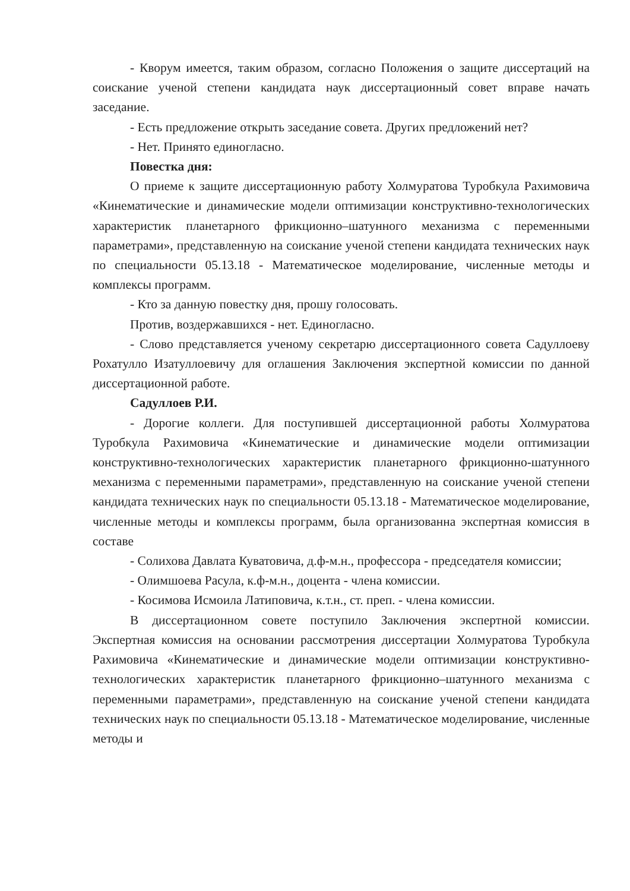- Кворум имеется, таким образом, согласно Положения о защите диссертаций на соискание ученой степени кандидата наук диссертационный совет вправе начать заседание.
- Есть предложение открыть заседание совета. Других предложений нет?
- Нет. Принято единогласно.
Повестка дня:
О приеме к защите диссертационную работу Холмуратова Туробкула Рахимовича «Кинематические и динамические модели оптимизации конструктивно-технологических характеристик планетарного фрикционно–шатунного механизма с переменными параметрами», представленную на соискание ученой степени кандидата технических наук по специальности 05.13.18 - Математическое моделирование, численные методы и комплексы программ.
- Кто за данную повестку дня, прошу голосовать.
Против, воздержавшихся - нет. Единогласно.
- Слово представляется ученому секретарю диссертационного совета Садуллоеву Рохатулло Изатуллоевичу для оглашения Заключения экспертной комиссии по данной диссертационной работе.
Садуллоев Р.И.
- Дорогие коллеги. Для поступившей диссертационной работы Холмуратова Туробкула Рахимовича «Кинематические и динамические модели оптимизации конструктивно-технологических характеристик планетарного фрикционно-шатунного механизма с переменными параметрами», представленную на соискание ученой степени кандидата технических наук по специальности 05.13.18 - Математическое моделирование, численные методы и комплексы программ, была организованна экспертная комиссия в составе
- Солихова Давлата Куватовича, д.ф-м.н., профессора - председателя комиссии;
- Олимшоева Расула, к.ф-м.н., доцента - члена комиссии.
- Косимова Исмоила Латиповича, к.т.н., ст. преп. - члена комиссии.
В диссертационном совете поступило Заключения экспертной комиссии. Экспертная комиссия на основании рассмотрения диссертации Холмуратова Туробкула Рахимовича «Кинематические и динамические модели оптимизации конструктивно-технологических характеристик планетарного фрикционно–шатунного механизма с переменными параметрами», представленную на соискание ученой степени кандидата технических наук по специальности 05.13.18 - Математическое моделирование, численные методы и